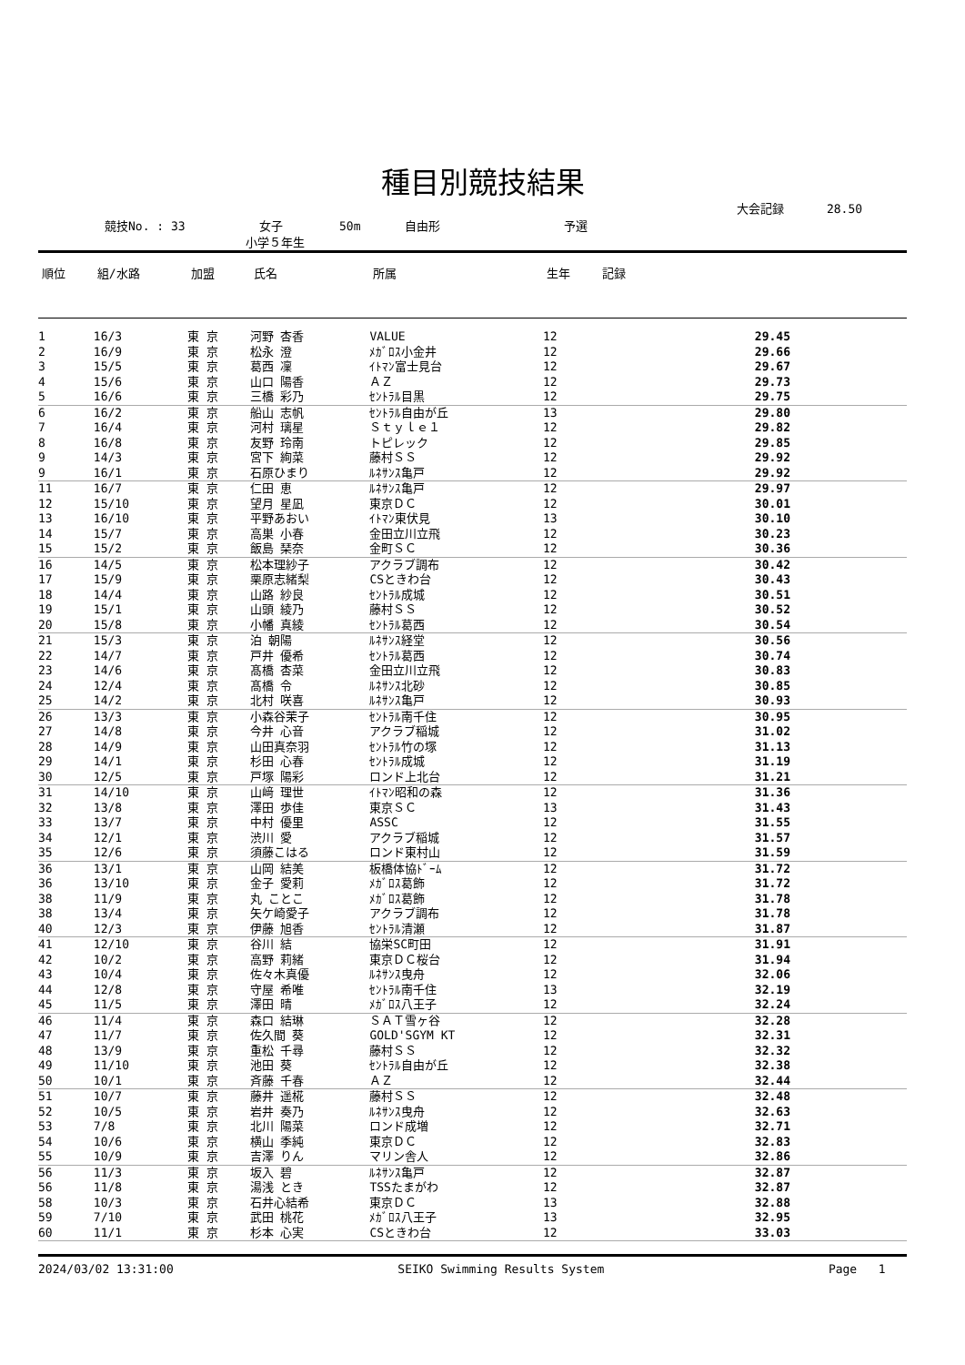種目別競技結果
大会記録 28.50
競技No. : 33 女子 50m 自由形 予選
小学５年生
| 順位 | 組/水路 | 加盟 | 氏名 | 所属 | 生年 | 記録 |
| --- | --- | --- | --- | --- | --- | --- |
| 1 | 16/3 | 東 京 | 河野 杏香 | VALUE | 12 | 29.45 |
| 2 | 16/9 | 東 京 | 松永 澄 | ﾒｶﾞﾛｽ小金井 | 12 | 29.66 |
| 3 | 15/5 | 東 京 | 葛西 凜 | ｲﾄﾏﾝ富士見台 | 12 | 29.67 |
| 4 | 15/6 | 東 京 | 山口 陽香 | ＡＺ | 12 | 29.73 |
| 5 | 16/6 | 東 京 | 三橋 彩乃 | ｾﾝﾄﾗﾙ目黒 | 12 | 29.75 |
| 6 | 16/2 | 東 京 | 船山 志帆 | ｾﾝﾄﾗﾙ自由が丘 | 13 | 29.80 |
| 7 | 16/4 | 東 京 | 河村 璃星 | Ｓｔｙｌｅ１ | 12 | 29.82 |
| 8 | 16/8 | 東 京 | 友野 玲南 | トピレック | 12 | 29.85 |
| 9 | 14/3 | 東 京 | 宮下 絢菜 | 藤村ＳＳ | 12 | 29.92 |
| 9 | 16/1 | 東 京 | 石原ひまり | ﾙﾈｻﾝｽ亀戸 | 12 | 29.92 |
| 11 | 16/7 | 東 京 | 仁田 恵 | ﾙﾈｻﾝｽ亀戸 | 12 | 29.97 |
| 12 | 15/10 | 東 京 | 望月 星凪 | 東京ＤＣ | 12 | 30.01 |
| 13 | 16/10 | 東 京 | 平野あおい | ｲﾄﾏﾝ東伏見 | 13 | 30.10 |
| 14 | 15/7 | 東 京 | 高巣 小春 | 金田立川立飛 | 12 | 30.23 |
| 15 | 15/2 | 東 京 | 飯島 琹奈 | 金町ＳＣ | 12 | 30.36 |
| 16 | 14/5 | 東 京 | 松本理紗子 | アクラブ調布 | 12 | 30.42 |
| 17 | 15/9 | 東 京 | 栗原志緒梨 | CSときわ台 | 12 | 30.43 |
| 18 | 14/4 | 東 京 | 山路 紗良 | ｾﾝﾄﾗﾙ成城 | 12 | 30.51 |
| 19 | 15/1 | 東 京 | 山頭 綾乃 | 藤村ＳＳ | 12 | 30.52 |
| 20 | 15/8 | 東 京 | 小幡 真綾 | ｾﾝﾄﾗﾙ葛西 | 12 | 30.54 |
| 21 | 15/3 | 東 京 | 泊 朝陽 | ﾙﾈｻﾝｽ経堂 | 12 | 30.56 |
| 22 | 14/7 | 東 京 | 戸井 優希 | ｾﾝﾄﾗﾙ葛西 | 12 | 30.74 |
| 23 | 14/6 | 東 京 | 髙橋 杏菜 | 金田立川立飛 | 12 | 30.83 |
| 24 | 12/4 | 東 京 | 髙橋 令 | ﾙﾈｻﾝｽ北砂 | 12 | 30.85 |
| 25 | 14/2 | 東 京 | 北村 咲喜 | ﾙﾈｻﾝｽ亀戸 | 12 | 30.93 |
| 26 | 13/3 | 東 京 | 小森谷茉子 | ｾﾝﾄﾗﾙ南千住 | 12 | 30.95 |
| 27 | 14/8 | 東 京 | 今井 心音 | アクラブ稲城 | 12 | 31.02 |
| 28 | 14/9 | 東 京 | 山田真奈羽 | ｾﾝﾄﾗﾙ竹の塚 | 12 | 31.13 |
| 29 | 14/1 | 東 京 | 杉田 心春 | ｾﾝﾄﾗﾙ成城 | 12 | 31.19 |
| 30 | 12/5 | 東 京 | 戸塚 陽彩 | ロンド上北台 | 12 | 31.21 |
| 31 | 14/10 | 東 京 | 山﨑 理世 | ｲﾄﾏﾝ昭和の森 | 12 | 31.36 |
| 32 | 13/8 | 東 京 | 澤田 歩佳 | 東京ＳＣ | 13 | 31.43 |
| 33 | 13/7 | 東 京 | 中村 優里 | ASSC | 12 | 31.55 |
| 34 | 12/1 | 東 京 | 渋川 愛 | アクラブ稲城 | 12 | 31.57 |
| 35 | 12/6 | 東 京 | 須藤こはる | ロンド東村山 | 12 | 31.59 |
| 36 | 13/1 | 東 京 | 山岡 結美 | 板橋体協ﾄﾞｰﾑ | 12 | 31.72 |
| 36 | 13/10 | 東 京 | 金子 愛莉 | ﾒｶﾞﾛｽ葛飾 | 12 | 31.72 |
| 38 | 11/9 | 東 京 | 丸 ことこ | ﾒｶﾞﾛｽ葛飾 | 12 | 31.78 |
| 38 | 13/4 | 東 京 | 矢ケ崎愛子 | アクラブ調布 | 12 | 31.78 |
| 40 | 12/3 | 東 京 | 伊藤 旭香 | ｾﾝﾄﾗﾙ清瀬 | 12 | 31.87 |
| 41 | 12/10 | 東 京 | 谷川 結 | 協栄SC町田 | 12 | 31.91 |
| 42 | 10/2 | 東 京 | 高野 莉緒 | 東京ＤＣ桜台 | 12 | 31.94 |
| 43 | 10/4 | 東 京 | 佐々木真優 | ﾙﾈｻﾝｽ曳舟 | 12 | 32.06 |
| 44 | 12/8 | 東 京 | 守屋 希唯 | ｾﾝﾄﾗﾙ南千住 | 13 | 32.19 |
| 45 | 11/5 | 東 京 | 澤田 晴 | ﾒｶﾞﾛｽ八王子 | 12 | 32.24 |
| 46 | 11/4 | 東 京 | 森口 結琳 | ＳＡＴ雪ヶ谷 | 12 | 32.28 |
| 47 | 11/7 | 東 京 | 佐久間 葵 | GOLD'SGYM KT | 12 | 32.31 |
| 48 | 13/9 | 東 京 | 重松 千尋 | 藤村ＳＳ | 12 | 32.32 |
| 49 | 11/10 | 東 京 | 池田 葵 | ｾﾝﾄﾗﾙ自由が丘 | 12 | 32.38 |
| 50 | 10/1 | 東 京 | 斉藤 千春 | ＡＺ | 12 | 32.44 |
| 51 | 10/7 | 東 京 | 藤井 遥椛 | 藤村ＳＳ | 12 | 32.48 |
| 52 | 10/5 | 東 京 | 岩井 奏乃 | ﾙﾈｻﾝｽ曳舟 | 12 | 32.63 |
| 53 | 7/8 | 東 京 | 北川 陽菜 | ロンド成増 | 12 | 32.71 |
| 54 | 10/6 | 東 京 | 横山 季純 | 東京ＤＣ | 12 | 32.83 |
| 55 | 10/9 | 東 京 | 吉澤 りん | マリン舎人 | 12 | 32.86 |
| 56 | 11/3 | 東 京 | 坂入 碧 | ﾙﾈｻﾝｽ亀戸 | 12 | 32.87 |
| 56 | 11/8 | 東 京 | 湯浅 とき | TSSたまがわ | 12 | 32.87 |
| 58 | 10/3 | 東 京 | 石井心結希 | 東京ＤＣ | 13 | 32.88 |
| 59 | 7/10 | 東 京 | 武田 桃花 | ﾒｶﾞﾛｽ八王子 | 13 | 32.95 |
| 60 | 11/1 | 東 京 | 杉本 心実 | CSときわ台 | 12 | 33.03 |
2024/03/02 13:31:00 SEIKO Swimming Results System Page 1